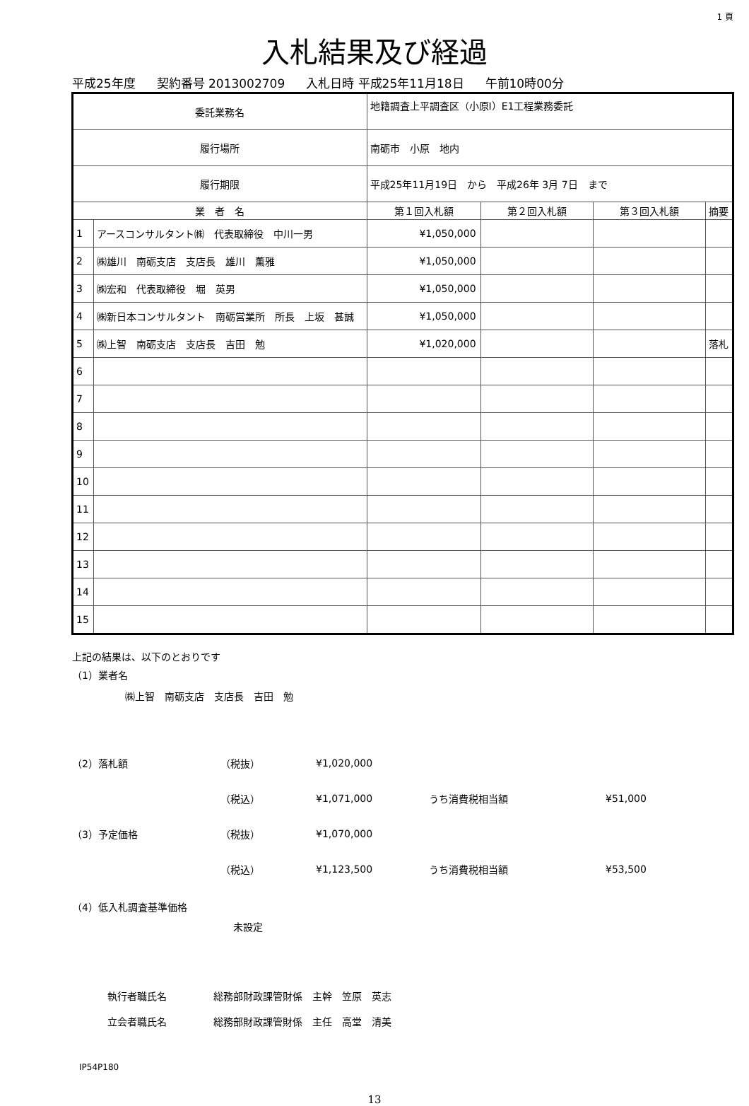1 頁
入札結果及び経過
平成25年度 契約番号 2013002709 入札日時 平成25年11月18日 午前10時00分
| 委託業務名 | | 地籍調査上平調査区（小原Ⅰ）E1工程業務委託 | | | | |
| 履行場所 | | 南砺市 小原 地内 | | | | |
| 履行期限 | | 平成25年11月19日 から 平成26年 3月 7日 まで | | | | |
| 業 者 名 | | | 第１回入札額 | 第２回入札額 | 第３回入札額 | 摘要 |
| 1 | アースコンサルタント㈱ 代表取締役 中川一男 | | ¥1,050,000 | | | |
| 2 | ㈱雄川 南砺支店 支店長 雄川 薫雅 | | ¥1,050,000 | | | |
| 3 | ㈱宏和 代表取締役 堀 英男 | | ¥1,050,000 | | | |
| 4 | ㈱新日本コンサルタント 南砺営業所 所長 上坂 甚誠 | | ¥1,050,000 | | | |
| 5 | ㈱上智 南砺支店 支店長 吉田 勉 | | ¥1,020,000 | | | 落札 |
| 6 | | | | | | |
| 7 | | | | | | |
| 8 | | | | | | |
| 9 | | | | | | |
| 10 | | | | | | |
| 11 | | | | | | |
| 12 | | | | | | |
| 13 | | | | | | |
| 14 | | | | | | |
| 15 | | | | | | |
上記の結果は、以下のとおりです
（1）業者名
㈱上智　南砺支店　支店長　吉田　勉
（2）落札額 （税抜） ¥1,020,000
（税込） ¥1,071,000 うち消費税相当額 ¥51,000
（3）予定価格 （税抜） ¥1,070,000
（税込） ¥1,123,500 うち消費税相当額 ¥53,500
（4）低入札調査基準価格
未設定
執行者職氏名 総務部財政課管財係　主幹　笠原　英志
立会者職氏名 総務部財政課管財係　主任　高堂　清美
IP54P180
13